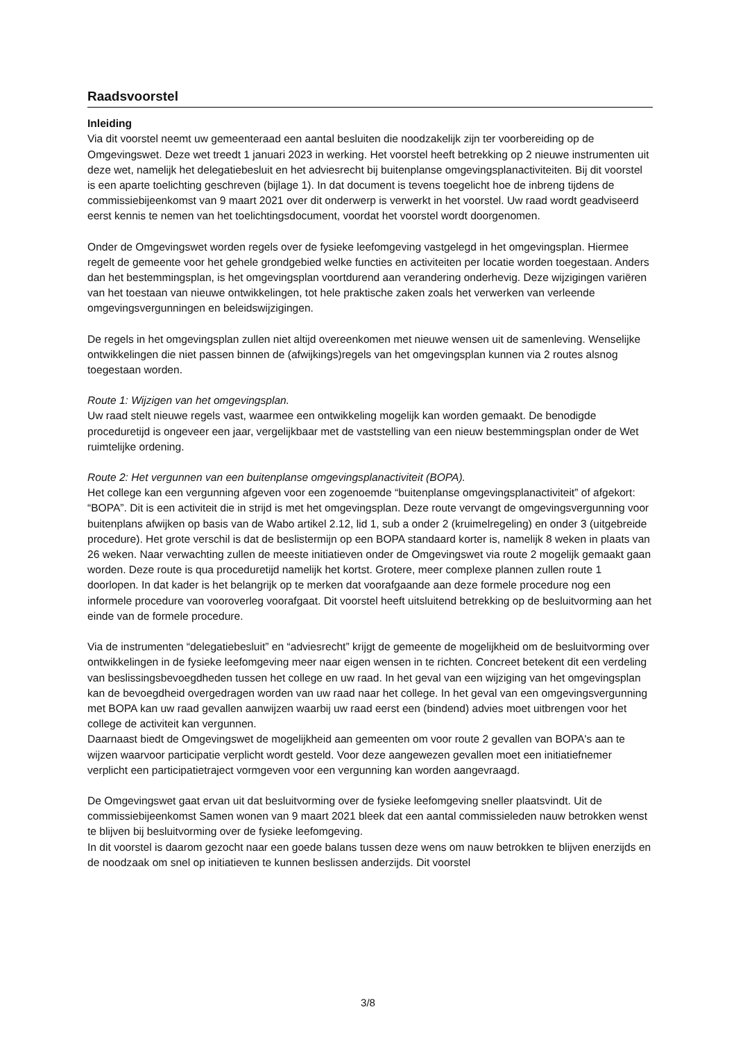Raadsvoorstel
Inleiding
Via dit voorstel neemt uw gemeenteraad een aantal besluiten die noodzakelijk zijn ter voorbereiding op de Omgevingswet. Deze wet treedt 1 januari 2023 in werking. Het voorstel heeft betrekking op 2 nieuwe instrumenten uit deze wet, namelijk het delegatiebesluit en het adviesrecht bij buitenplanse omgevingsplanactiviteiten. Bij dit voorstel is een aparte toelichting geschreven (bijlage 1). In dat document is tevens toegelicht hoe de inbreng tijdens de commissiebijeenkomst van 9 maart 2021 over dit onderwerp is verwerkt in het voorstel. Uw raad wordt geadviseerd eerst kennis te nemen van het toelichtingsdocument, voordat het voorstel wordt doorgenomen.
Onder de Omgevingswet worden regels over de fysieke leefomgeving vastgelegd in het omgevingsplan. Hiermee regelt de gemeente voor het gehele grondgebied welke functies en activiteiten per locatie worden toegestaan. Anders dan het bestemmingsplan, is het omgevingsplan voortdurend aan verandering onderhevig. Deze wijzigingen variëren van het toestaan van nieuwe ontwikkelingen, tot hele praktische zaken zoals het verwerken van verleende omgevingsvergunningen en beleidswijzigingen.
De regels in het omgevingsplan zullen niet altijd overeenkomen met nieuwe wensen uit de samenleving. Wenselijke ontwikkelingen die niet passen binnen de (afwijkings)regels van het omgevingsplan kunnen via 2 routes alsnog toegestaan worden.
Route 1: Wijzigen van het omgevingsplan.
Uw raad stelt nieuwe regels vast, waarmee een ontwikkeling mogelijk kan worden gemaakt. De benodigde proceduretijd is ongeveer een jaar, vergelijkbaar met de vaststelling van een nieuw bestemmingsplan onder de Wet ruimtelijke ordening.
Route 2: Het vergunnen van een buitenplanse omgevingsplanactiviteit (BOPA).
Het college kan een vergunning afgeven voor een zogenoemde “buitenplanse omgevingsplanactiviteit” of afgekort: “BOPA”. Dit is een activiteit die in strijd is met het omgevingsplan. Deze route vervangt de omgevingsvergunning voor buitenplans afwijken op basis van de Wabo artikel 2.12, lid 1, sub a onder 2 (kruimelregeling) en onder 3 (uitgebreide procedure). Het grote verschil is dat de beslistermijn op een BOPA standaard korter is, namelijk 8 weken in plaats van 26 weken. Naar verwachting zullen de meeste initiatieven onder de Omgevingswet via route 2 mogelijk gemaakt gaan worden. Deze route is qua proceduretijd namelijk het kortst. Grotere, meer complexe plannen zullen route 1 doorlopen. In dat kader is het belangrijk op te merken dat voorafgaande aan deze formele procedure nog een informele procedure van vooroverleg voorafgaat. Dit voorstel heeft uitsluitend betrekking op de besluitvorming aan het einde van de formele procedure.
Via de instrumenten “delegatiebesluit” en “adviesrecht” krijgt de gemeente de mogelijkheid om de besluitvorming over ontwikkelingen in de fysieke leefomgeving meer naar eigen wensen in te richten. Concreet betekent dit een verdeling van beslissingsbevoegdheden tussen het college en uw raad. In het geval van een wijziging van het omgevingsplan kan de bevoegdheid overgedragen worden van uw raad naar het college. In het geval van een omgevingsvergunning met BOPA kan uw raad gevallen aanwijzen waarbij uw raad eerst een (bindend) advies moet uitbrengen voor het college de activiteit kan vergunnen.
Daarnaast biedt de Omgevingswet de mogelijkheid aan gemeenten om voor route 2 gevallen van BOPA's aan te wijzen waarvoor participatie verplicht wordt gesteld. Voor deze aangewezen gevallen moet een initiatiefnemer verplicht een participatietraject vormgeven voor een vergunning kan worden aangevraagd.
De Omgevingswet gaat ervan uit dat besluitvorming over de fysieke leefomgeving sneller plaatsvindt. Uit de commissiebijeenkomst Samen wonen van 9 maart 2021 bleek dat een aantal commissieleden nauw betrokken wenst te blijven bij besluitvorming over de fysieke leefomgeving.
In dit voorstel is daarom gezocht naar een goede balans tussen deze wens om nauw betrokken te blijven enerzijds en de noodzaak om snel op initiatieven te kunnen beslissen anderzijds. Dit voorstel
3/8